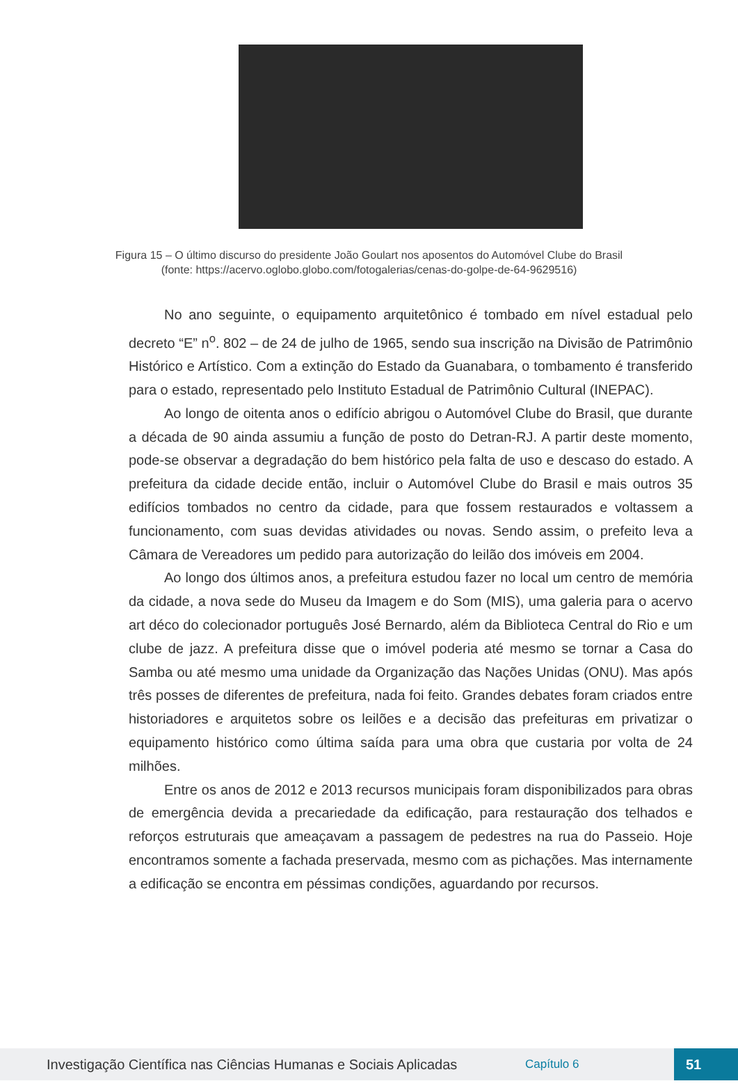Figura 15 – O último discurso do presidente João Goulart nos aposentos do Automóvel Clube do Brasil (fonte: https://acervo.oglobo.globo.com/fotogalerias/cenas-do-golpe-de-64-9629516)
No ano seguinte, o equipamento arquitetônico é tombado em nível estadual pelo decreto “E” n<sup>o</sup>. 802 – de 24 de julho de 1965, sendo sua inscrição na Divisão de Patrimônio Histórico e Artístico. Com a extinção do Estado da Guanabara, o tombamento é transferido para o estado, representado pelo Instituto Estadual de Patrimônio Cultural (INEPAC).
Ao longo de oitenta anos o edifício abrigou o Automóvel Clube do Brasil, que durante a década de 90 ainda assumiu a função de posto do Detran-RJ. A partir deste momento, pode-se observar a degradação do bem histórico pela falta de uso e descaso do estado. A prefeitura da cidade decide então, incluir o Automóvel Clube do Brasil e mais outros 35 edifícios tombados no centro da cidade, para que fossem restaurados e voltassem a funcionamento, com suas devidas atividades ou novas. Sendo assim, o prefeito leva a Câmara de Vereadores um pedido para autorização do leilão dos imóveis em 2004.
Ao longo dos últimos anos, a prefeitura estudou fazer no local um centro de memória da cidade, a nova sede do Museu da Imagem e do Som (MIS), uma galeria para o acervo art déco do colecionador português José Bernardo, além da Biblioteca Central do Rio e um clube de jazz. A prefeitura disse que o imóvel poderia até mesmo se tornar a Casa do Samba ou até mesmo uma unidade da Organização das Nações Unidas (ONU). Mas após três posses de diferentes de prefeitura, nada foi feito. Grandes debates foram criados entre historiadores e arquitetos sobre os leilões e a decisão das prefeituras em privatizar o equipamento histórico como última saída para uma obra que custaria por volta de 24 milhões.
Entre os anos de 2012 e 2013 recursos municipais foram disponibilizados para obras de emergência devida a precariedade da edificação, para restauração dos telhados e reforços estruturais que ameaçavam a passagem de pedestres na rua do Passeio. Hoje encontramos somente a fachada preservada, mesmo com as pichações. Mas internamente a edificação se encontra em péssimas condições, aguardando por recursos.
Investigação Científica nas Ciências Humanas e Sociais Aplicadas Capítulo 6 51